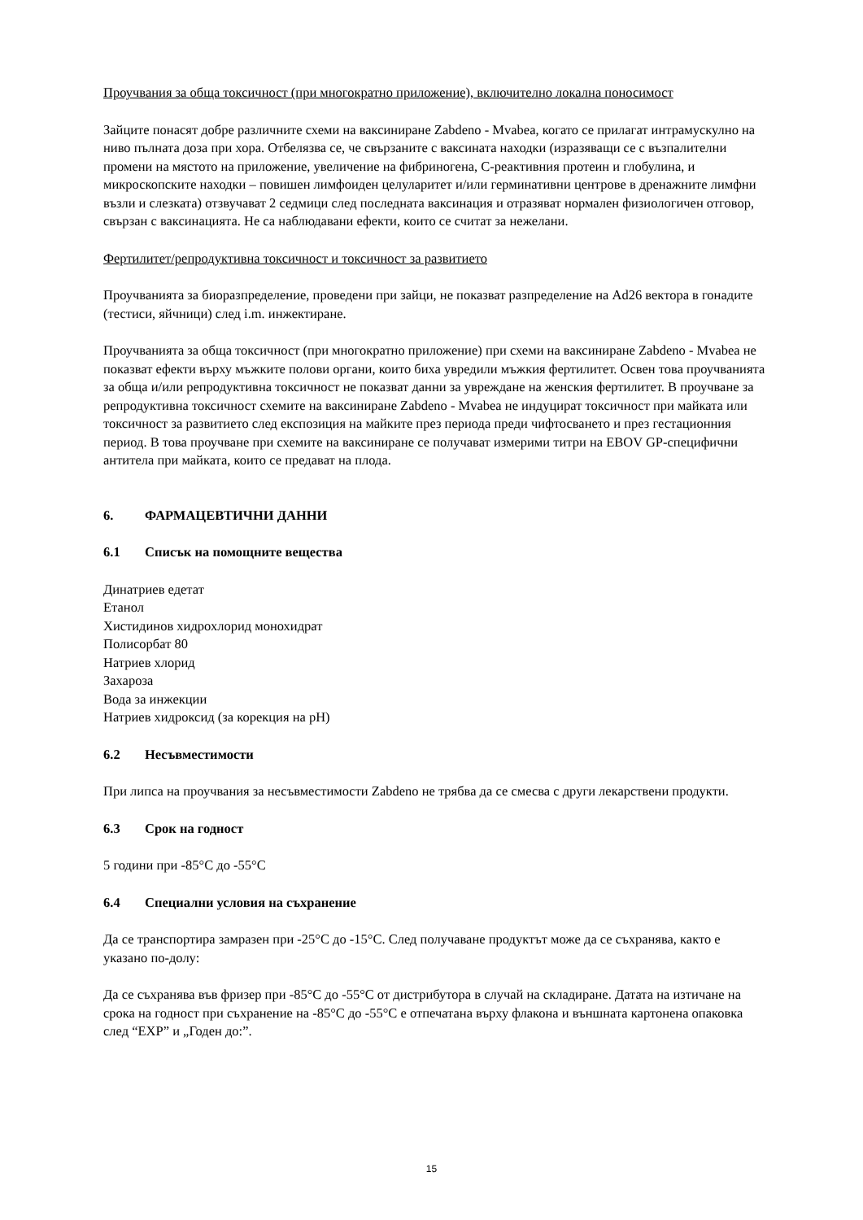Проучвания за обща токсичност (при многократно приложение), включително локална поносимост
Зайците понасят добре различните схеми на ваксиниране Zabdeno - Mvabea, когато се прилагат интрамускулно на ниво пълната доза при хора. Отбелязва се, че свързаните с ваксината находки (изразяващи се с възпалителни промени на мястото на приложение, увеличение на фибриногена, С-реактивния протеин и глобулина, и микроскопските находки – повишен лимфоиден целуларитет и/или герминативни центрове в дренажните лимфни възли и слезката) отзвучават 2 седмици след последната ваксинация и отразяват нормален физиологичен отговор, свързан с ваксинацията. Не са наблюдавани ефекти, които се считат за нежелани.
Фертилитет/репродуктивна токсичност и токсичност за развитието
Проучванията за биоразпределение, проведени при зайци, не показват разпределение на Ad26 вектора в гонадите (тестиси, яйчници) след i.m. инжектиране.
Проучванията за обща токсичност (при многократно приложение) при схеми на ваксиниране Zabdeno - Mvabea не показват ефекти върху мъжките полови органи, които биха увредили мъжкия фертилитет. Освен това проучванията за обща и/или репродуктивна токсичност не показват данни за увреждане на женския фертилитет. В проучване за репродуктивна токсичност схемите на ваксиниране Zabdeno - Mvabea не индуцират токсичност при майката или токсичност за развитието след експозиция на майките през периода преди чифтосването и през гестационния период. В това проучване при схемите на ваксиниране се получават измерими титри на EBOV GP-специфични антитела при майката, които се предават на плода.
6. ФАРМАЦЕВТИЧНИ ДАННИ
6.1 Списък на помощните вещества
Динатриев едетат
Етанол
Хистидинов хидрохлорид монохидрат
Полисорбат 80
Натриев хлорид
Захароза
Вода за инжекции
Натриев хидроксид (за корекция на pH)
6.2 Несъвместимости
При липса на проучвания за несъвместимости Zabdeno не трябва да се смесва с други лекарствени продукти.
6.3 Срок на годност
5 години при -85°C до -55°C
6.4 Специални условия на съхранение
Да се транспортира замразен при -25°C до -15°C. След получаване продуктът може да се съхранява, както е указано по-долу:
Да се съхранява във фризер при -85°C до -55°C от дистрибутора в случай на складиране. Датата на изтичане на срока на годност при съхранение на -85°C до -55°C е отпечатана върху флакона и външната картонена опаковка след “EXP” и „Годен до:”.
15